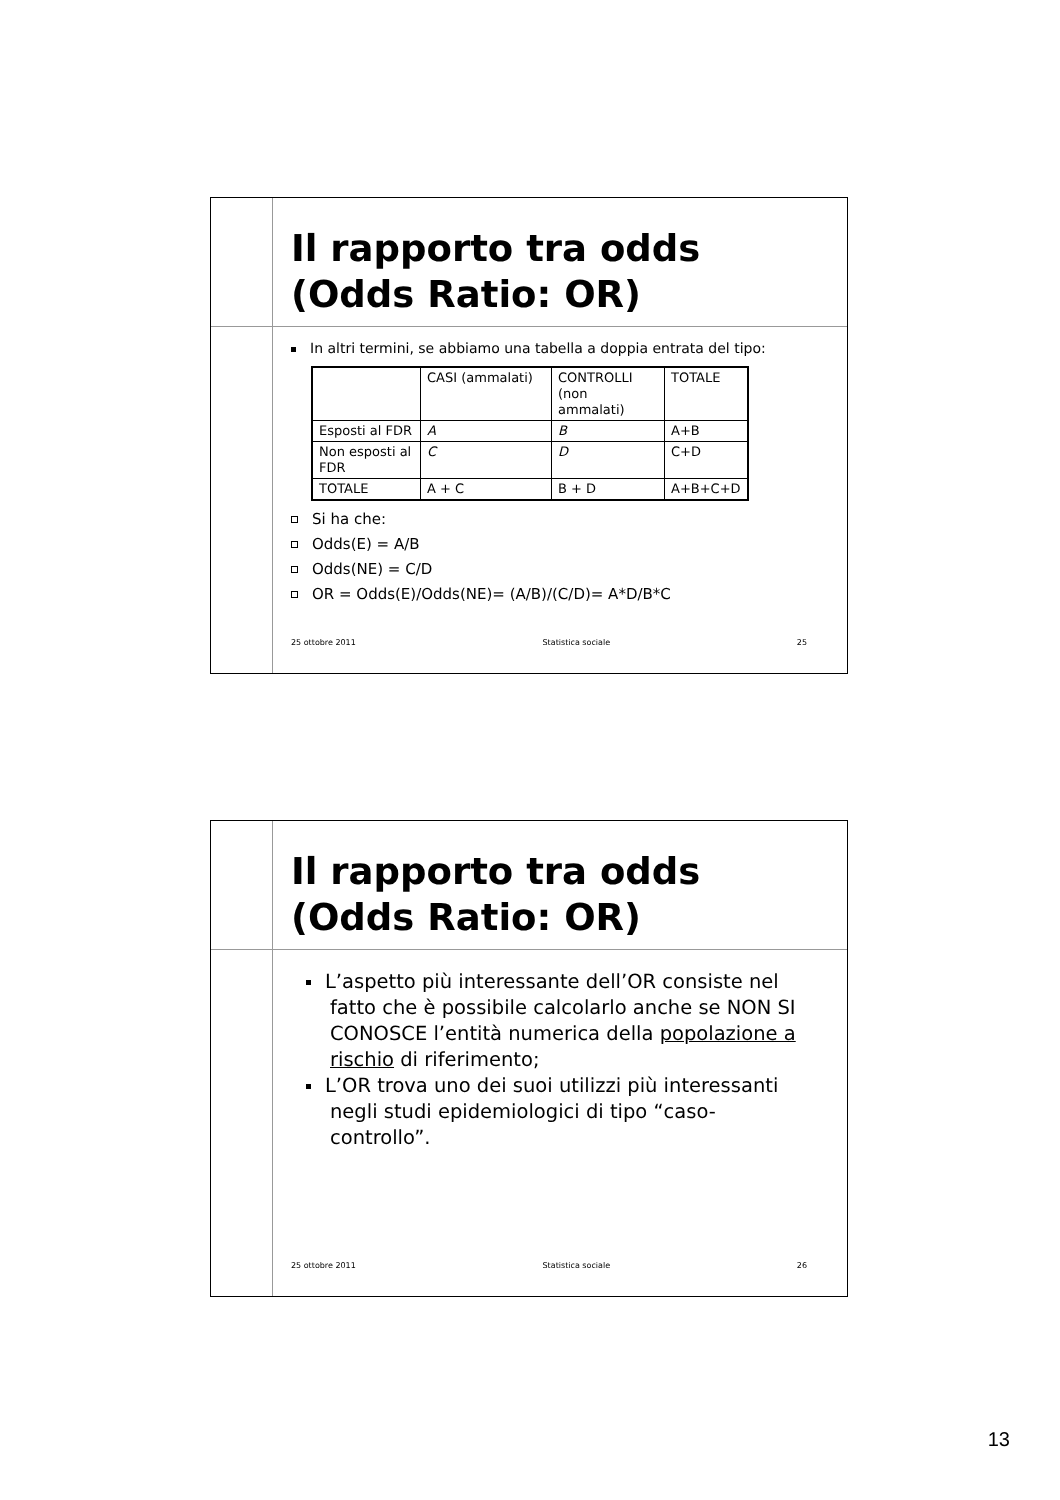Il rapporto tra odds
(Odds Ratio: OR)
In altri termini, se abbiamo una tabella a doppia entrata del tipo:
| | CASI (ammalati) | CONTROLLI (non ammalati) | TOTALE |
| Esposti al FDR | A | B | A+B |
| Non esposti al FDR | C | D | C+D |
| TOTALE | A + C | B + D | A+B+C+D |
Si ha che:
Odds(E) = A/B
Odds(NE) = C/D
OR = Odds(E)/Odds(NE)= (A/B)/(C/D)= A*D/B*C
25 ottobre 2011 Statistica sociale 25
Il rapporto tra odds
(Odds Ratio: OR)
L’aspetto più interessante dell’OR consiste nel fatto che è possibile calcolarlo anche se NON SI CONOSCE l’entità numerica della popolazione a rischio di riferimento;
L’OR trova uno dei suoi utilizzi più interessanti negli studi epidemiologici di tipo “caso-controllo”.
25 ottobre 2011 Statistica sociale 26
13